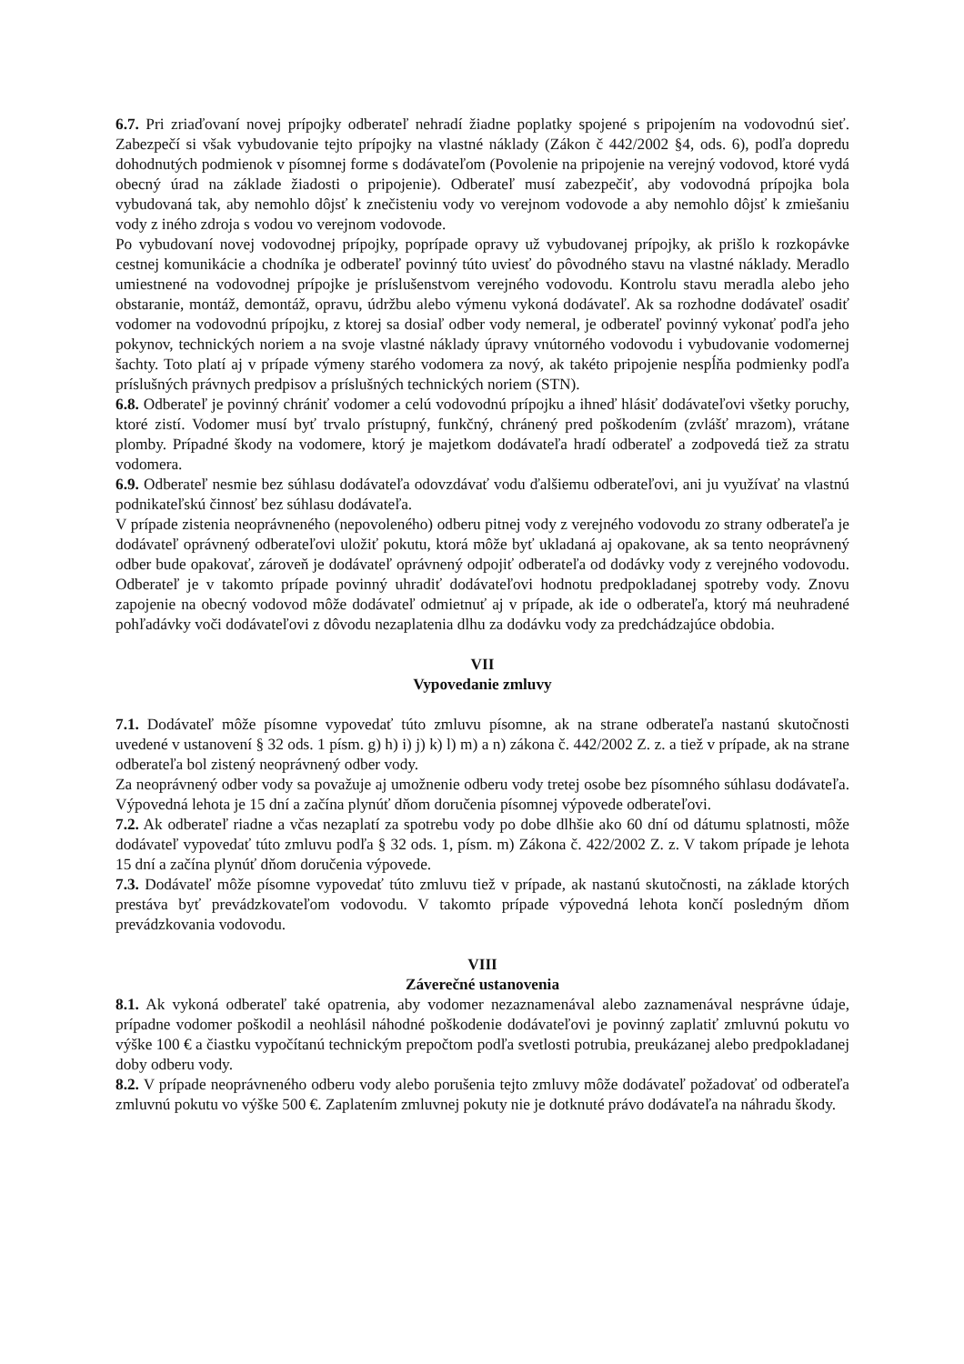6.7. Pri zriaďovaní novej prípojky odberateľ nehradí žiadne poplatky spojené s pripojením na vodovodnú sieť. Zabezpečí si však vybudovanie tejto prípojky na vlastné náklady (Zákon č 442/2002 §4, ods. 6), podľa dopredu dohodnutých podmienok v písomnej forme s dodávateľom (Povolenie na pripojenie na verejný vodovod, ktoré vydá obecný úrad na základe žiadosti o pripojenie). Odberateľ musí zabezpečiť, aby vodovodná prípojka bola vybudovaná tak, aby nemohlo dôjsť k znečisteniu vody vo verejnom vodovode a aby nemohlo dôjsť k zmiešaniu vody z iného zdroja s vodou vo verejnom vodovode.
Po vybudovaní novej vodovodnej prípojky, poprípade opravy už vybudovanej prípojky, ak prišlo k rozkopávke cestnej komunikácie a chodníka je odberateľ povinný túto uviesť do pôvodného stavu na vlastné náklady. Meradlo umiestnené na vodovodnej prípojke je príslušenstvom verejného vodovodu. Kontrolu stavu meradla alebo jeho obstaranie, montáž, demontáž, opravu, údržbu alebo výmenu vykoná dodávateľ. Ak sa rozhodne dodávateľ osadiť vodomer na vodovodnú prípojku, z ktorej sa dosiaľ odber vody nemeral, je odberateľ povinný vykonať podľa jeho pokynov, technických noriem a na svoje vlastné náklady úpravy vnútorného vodovodu i vybudovanie vodomernej šachty. Toto platí aj v prípade výmeny starého vodomera za nový, ak takéto pripojenie nespĺňa podmienky podľa príslušných právnych predpisov a príslušných technických noriem (STN).
6.8. Odberateľ je povinný chrániť vodomer a celú vodovodnú prípojku a ihneď hlásiť dodávateľovi všetky poruchy, ktoré zistí. Vodomer musí byť trvalo prístupný, funkčný, chránený pred poškodením (zvlášť mrazom), vrátane plomby. Prípadné škody na vodomere, ktorý je majetkom dodávateľa hradí odberateľ a zodpovedá tiež za stratu vodomera.
6.9. Odberateľ nesmie bez súhlasu dodávateľa odovzdávať vodu ďalšiemu odberateľovi, ani ju využívať na vlastnú podnikateľskú činnosť bez súhlasu dodávateľa.
V prípade zistenia neoprávneného (nepovoleného) odberu pitnej vody z verejného vodovodu zo strany odberateľa je dodávateľ oprávnený odberateľovi uložiť pokutu, ktorá môže byť ukladaná aj opakovane, ak sa tento neoprávnený odber bude opakovať, zároveň je dodávateľ oprávnený odpojiť odberateľa od dodávky vody z verejného vodovodu. Odberateľ je v takomto prípade povinný uhradiť dodávateľovi hodnotu predpokladanej spotreby vody. Znovu zapojenie na obecný vodovod môže dodávateľ odmietnuť aj v prípade, ak ide o odberateľa, ktorý má neuhradené pohľadávky voči dodávateľovi z dôvodu nezaplatenia dlhu za dodávku vody za predchádzajúce obdobia.
VII
Vypovedanie zmluvy
7.1. Dodávateľ môže písomne vypovedať túto zmluvu písomne, ak na strane odberateľa nastanú skutočnosti uvedené v ustanovení § 32 ods. 1 písm. g) h) i) j) k) l) m) a n) zákona č. 442/2002 Z. z. a tiež v prípade, ak na strane odberateľa bol zistený neoprávnený odber vody.
Za neoprávnený odber vody sa považuje aj umožnenie odberu vody tretej osobe bez písomného súhlasu dodávateľa. Výpovedná lehota je 15 dní a začína plynúť dňom doručenia písomnej výpovede odberateľovi.
7.2. Ak odberateľ riadne a včas nezaplatí za spotrebu vody po dobe dlhšie ako 60 dní od dátumu splatnosti, môže dodávateľ vypovedať túto zmluvu podľa § 32 ods. 1, písm. m) Zákona č. 422/2002 Z. z. V takom prípade je lehota 15 dní a začína plynúť dňom doručenia výpovede.
7.3. Dodávateľ môže písomne vypovedať túto zmluvu tiež v prípade, ak nastanú skutočnosti, na základe ktorých prestáva byť prevádzkovateľom vodovodu. V takomto prípade výpovedná lehota končí posledným dňom prevádzkovania vodovodu.
VIII
Záverečné ustanovenia
8.1. Ak vykoná odberateľ také opatrenia, aby vodomer nezaznamenával alebo zaznamenával nesprávne údaje, prípadne vodomer poškodil a neohlásil náhodné poškodenie dodávateľovi je povinný zaplatiť zmluvnú pokutu vo výške 100 € a čiastku vypočítanú technickým prepočtom podľa svetlosti potrubia, preukázanej alebo predpokladanej doby odberu vody.
8.2. V prípade neoprávneného odberu vody alebo porušenia tejto zmluvy môže dodávateľ požadovať od odberateľa zmluvnú pokutu vo výške 500 €. Zaplatením zmluvnej pokuty nie je dotknuté právo dodávateľa na náhradu škody.